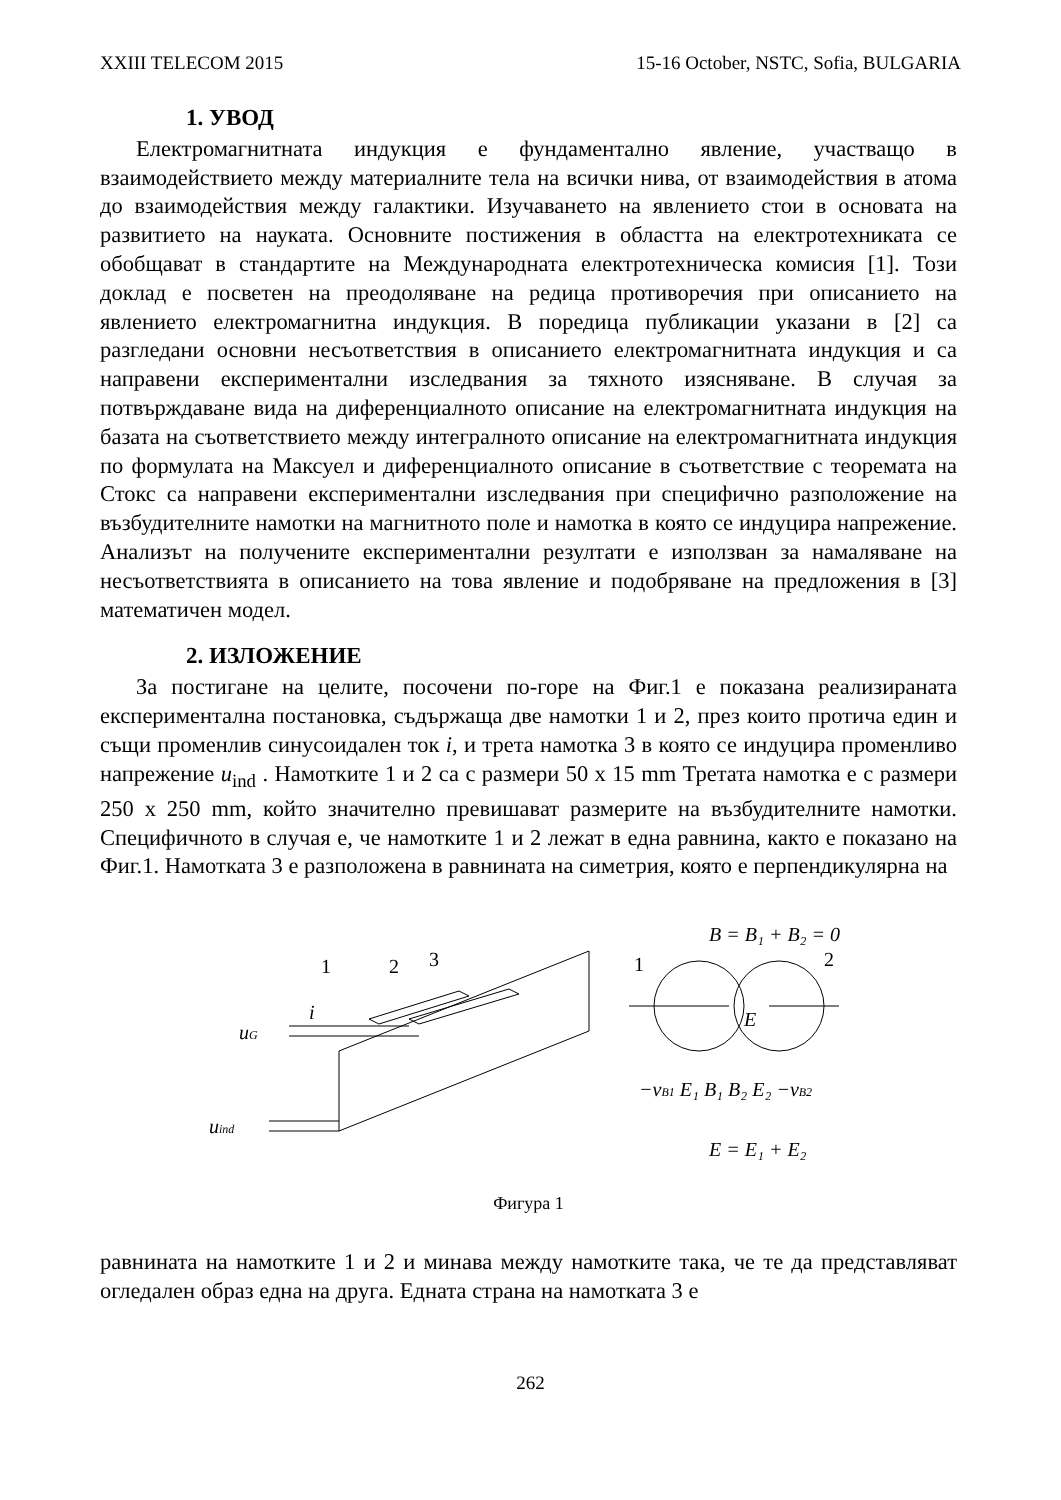XXIII TELECOM 2015 15-16 October, NSTC, Sofia, BULGARIA
1. УВОД
Електромагнитната индукция е фундаментално явление, участващо в взаимодействието между материалните тела на всички нива, от взаимодействия в атома до взаимодействия между галактики. Изучаването на явлението стои в основата на развитието на науката. Основните постижения в областта на електротехниката се обобщават в стандартите на Международната електротехническа комисия [1]. Този доклад е посветен на преодоляване на редица противоречия при описанието на явлението електромагнитна индукция. В поредица публикации указани в [2] са разгледани основни несъответствия в описанието електромагнитната индукция и са направени експериментални изследвания за тяхното изясняване. В случая за потвърждаване вида на диференциалното описание на електромагнитната индукция на базата на съответствието между интегралното описание на електромагнитната индукция по формулата на Максуел и диференциалното описание в съответствие с теоремата на Стокс са направени експериментални изследвания при специфично разположение на възбудителните намотки на магнитното поле и намотка в която се индуцира напрежение. Анализът на получените експериментални резултати е използван за намаляване на несъответствията в описанието на това явление и подобряване на предложения в [3] математичен модел.
2. ИЗЛОЖЕНИЕ
За постигане на целите, посочени по-горе на Фиг.1 е показана реализираната експериментална постановка, съдържаща две намотки 1 и 2, през които протича един и същи променлив синусоидален ток i, и трета намотка 3 в която се индуцира променливо напрежение u<sub>ind</sub> . Намотките 1 и 2 са с размери 50 х 15 mm Третата намотка е с размери 250 х 250 mm, който значително превишават размерите на възбудителните намотки. Специфичното в случая е, че намотките 1 и 2 лежат в една равнина, както е показано на Фиг.1. Намотката 3 е разположена в равнината на симетрия, която е перпендикулярна на
1
2
3
i
uG
uind
B = B₁ + B₂ = 0
1
2
E
−vB1 E₁ B₁ B₂ E₂ −vB2
E = E₁ + E₂
Фигура 1
равнината на намотките 1 и 2 и минава между намотките така, че те да представляват огледален образ една на друга. Едната страна на намотката 3 е
262